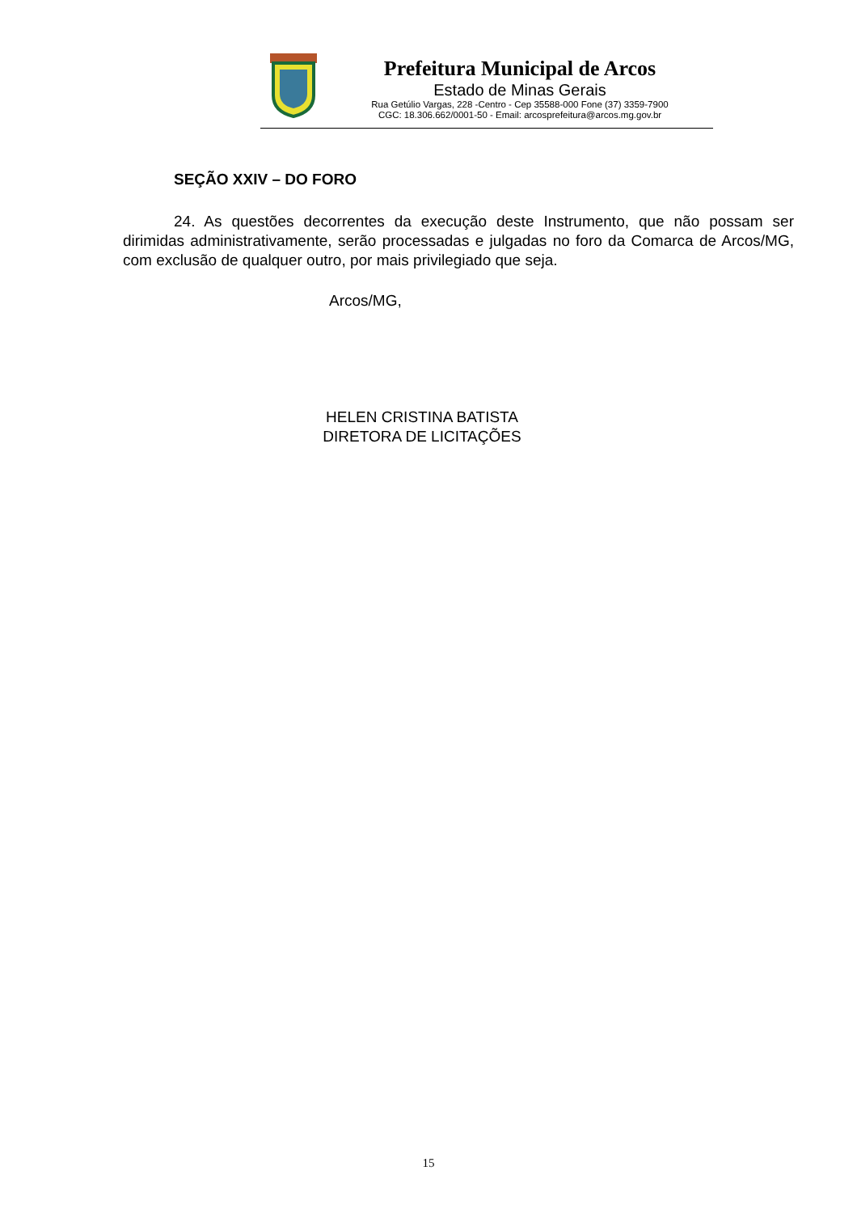Prefeitura Municipal de Arcos
Estado de Minas Gerais
Rua Getúlio Vargas, 228 -Centro - Cep 35588-000 Fone (37) 3359-7900
CGC: 18.306.662/0001-50 - Email: arcosprefeitura@arcos.mg.gov.br
SEÇÃO XXIV – DO FORO
24. As questões decorrentes da execução deste Instrumento, que não possam ser dirimidas administrativamente, serão processadas e julgadas no foro da Comarca de Arcos/MG, com exclusão de qualquer outro, por mais privilegiado que seja.
Arcos/MG,
HELEN CRISTINA BATISTA
DIRETORA DE LICITAÇÕES
15